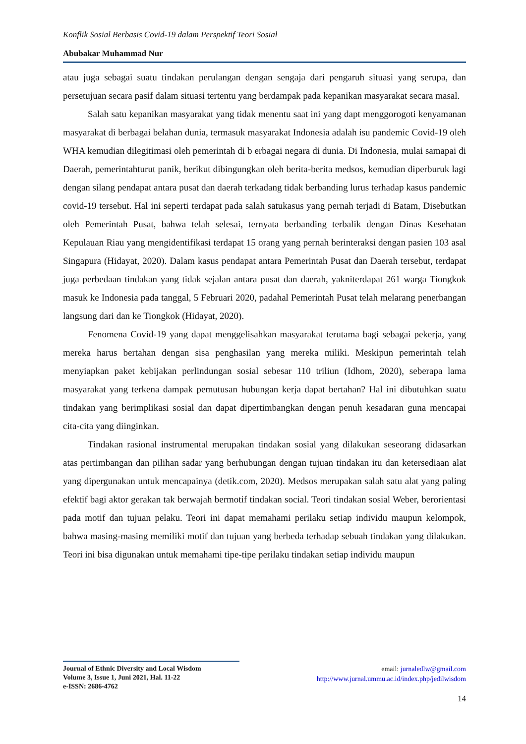Konflik Sosial Berbasis Covid-19 dalam Perspektif Teori Sosial
Abubakar Muhammad Nur
atau juga sebagai suatu tindakan perulangan dengan sengaja dari pengaruh situasi yang serupa, dan persetujuan secara pasif dalam situasi tertentu yang berdampak pada kepanikan masyarakat secara masal.
Salah satu kepanikan masyarakat yang tidak menentu saat ini yang dapt menggorogoti kenyamanan masyarakat di berbagai belahan dunia, termasuk masyarakat Indonesia adalah isu pandemic Covid-19 oleh WHA kemudian dilegitimasi oleh pemerintah di b erbagai negara di dunia. Di Indonesia, mulai samapai di Daerah, pemerintahturut panik, berikut dibingungkan oleh berita-berita medsos, kemudian diperburuk lagi dengan silang pendapat antara pusat dan daerah terkadang tidak berbanding lurus terhadap kasus pandemic covid-19 tersebut. Hal ini seperti terdapat pada salah satukasus yang pernah terjadi di Batam, Disebutkan oleh Pemerintah Pusat, bahwa telah selesai, ternyata berbanding terbalik dengan Dinas Kesehatan Kepulauan Riau yang mengidentifikasi terdapat 15 orang yang pernah berinteraksi dengan pasien 103 asal Singapura (Hidayat, 2020). Dalam kasus pendapat antara Pemerintah Pusat dan Daerah tersebut, terdapat juga perbedaan tindakan yang tidak sejalan antara pusat dan daerah, yakniterdapat 261 warga Tiongkok masuk ke Indonesia pada tanggal, 5 Februari 2020, padahal Pemerintah Pusat telah melarang penerbangan langsung dari dan ke Tiongkok (Hidayat, 2020).
Fenomena Covid-19 yang dapat menggelisahkan masyarakat terutama bagi sebagai pekerja, yang mereka harus bertahan dengan sisa penghasilan yang mereka miliki. Meskipun pemerintah telah menyiapkan paket kebijakan perlindungan sosial sebesar 110 triliun (Idhom, 2020), seberapa lama masyarakat yang terkena dampak pemutusan hubungan kerja dapat bertahan? Hal ini dibutuhkan suatu tindakan yang berimplikasi sosial dan dapat dipertimbangkan dengan penuh kesadaran guna mencapai cita-cita yang diinginkan.
Tindakan rasional instrumental merupakan tindakan sosial yang dilakukan seseorang didasarkan atas pertimbangan dan pilihan sadar yang berhubungan dengan tujuan tindakan itu dan ketersediaan alat yang dipergunakan untuk mencapainya (detik.com, 2020). Medsos merupakan salah satu alat yang paling efektif bagi aktor gerakan tak berwajah bermotif tindakan social. Teori tindakan sosial Weber, berorientasi pada motif dan tujuan pelaku. Teori ini dapat memahami perilaku setiap individu maupun kelompok, bahwa masing-masing memiliki motif dan tujuan yang berbeda terhadap sebuah tindakan yang dilakukan. Teori ini bisa digunakan untuk memahami tipe-tipe perilaku tindakan setiap individu maupun
Journal of Ethnic Diversity and Local Wisdom
Volume 3, Issue 1, Juni 2021, Hal. 11-22
e-ISSN: 2686-4762
email: jurnaledlw@gmail.com
http://www.jurnal.ummu.ac.id/index.php/jedilwisdom
14